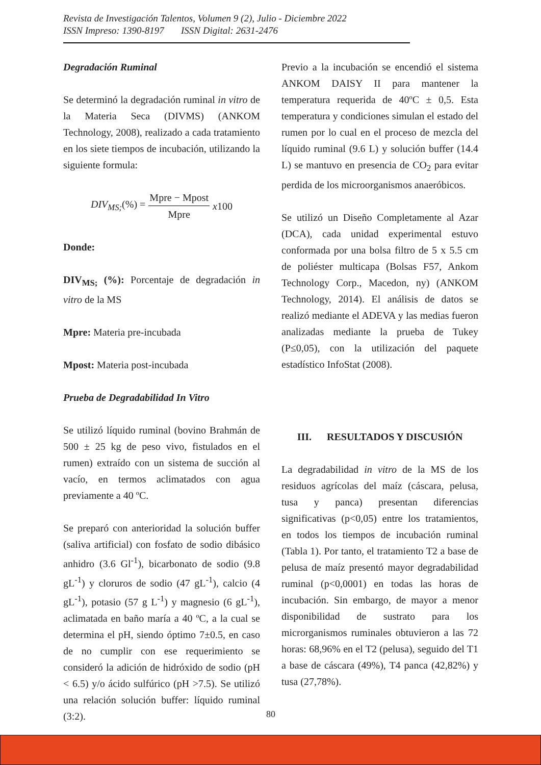Revista de Investigación Talentos, Volumen 9 (2), Julio - Diciembre 2022
ISSN Impreso: 1390-8197 ISSN Digital: 2631-2476
Degradación Ruminal
Se determinó la degradación ruminal in vitro de la Materia Seca (DIVMS) (ANKOM Technology, 2008), realizado a cada tratamiento en los siete tiempos de incubación, utilizando la siguiente formula:
DIV<sub>MS;</sub>(%) = Mpre − Mpost Mpre x100
Donde:
DIV<sub>MS;</sub> (%): Porcentaje de degradación in vitro de la MS
Mpre: Materia pre-incubada
Mpost: Materia post-incubada
Prueba de Degradabilidad In Vitro
Se utilizó líquido ruminal (bovino Brahmán de 500 ± 25 kg de peso vivo, fistulados en el rumen) extraído con un sistema de succión al vacío, en termos aclimatados con agua previamente a 40 ºC.
Se preparó con anterioridad la solución buffer (saliva artificial) con fosfato de sodio dibásico anhidro (3.6 Gl<sup>-1</sup>), bicarbonato de sodio (9.8 gL<sup>-1</sup>) y cloruros de sodio (47 gL<sup>-1</sup>), calcio (4 gL<sup>-1</sup>), potasio (57 g L<sup>-1</sup>) y magnesio (6 gL<sup>-1</sup>), aclimatada en baño maría a 40 ºC, a la cual se determina el pH, siendo óptimo 7±0.5, en caso de no cumplir con ese requerimiento se consideró la adición de hidróxido de sodio (pH < 6.5) y/o ácido sulfúrico (pH >7.5). Se utilizó una relación solución buffer: líquido ruminal (3:2).
Previo a la incubación se encendió el sistema ANKOM DAISY II para mantener la temperatura requerida de 40ºC ± 0,5. Esta temperatura y condiciones simulan el estado del rumen por lo cual en el proceso de mezcla del líquido ruminal (9.6 L) y solución buffer (14.4 L) se mantuvo en presencia de CO<sub>2</sub> para evitar perdida de los microorganismos anaeróbicos.
Se utilizó un Diseño Completamente al Azar (DCA), cada unidad experimental estuvo conformada por una bolsa filtro de 5 x 5.5 cm de poliéster multicapa (Bolsas F57, Ankom Technology Corp., Macedon, ny) (ANKOM Technology, 2014). El análisis de datos se realizó mediante el ADEVA y las medias fueron analizadas mediante la prueba de Tukey (P≤0,05), con la utilización del paquete estadístico InfoStat (2008).
III. RESULTADOS Y DISCUSIÓN
La degradabilidad in vitro de la MS de los residuos agrícolas del maíz (cáscara, pelusa, tusa y panca) presentan diferencias significativas (p<0,05) entre los tratamientos, en todos los tiempos de incubación ruminal (Tabla 1). Por tanto, el tratamiento T2 a base de pelusa de maíz presentó mayor degradabilidad ruminal (p<0,0001) en todas las horas de incubación. Sin embargo, de mayor a menor disponibilidad de sustrato para los microrganismos ruminales obtuvieron a las 72 horas: 68,96% en el T2 (pelusa), seguido del T1 a base de cáscara (49%), T4 panca (42,82%) y tusa (27,78%).
80